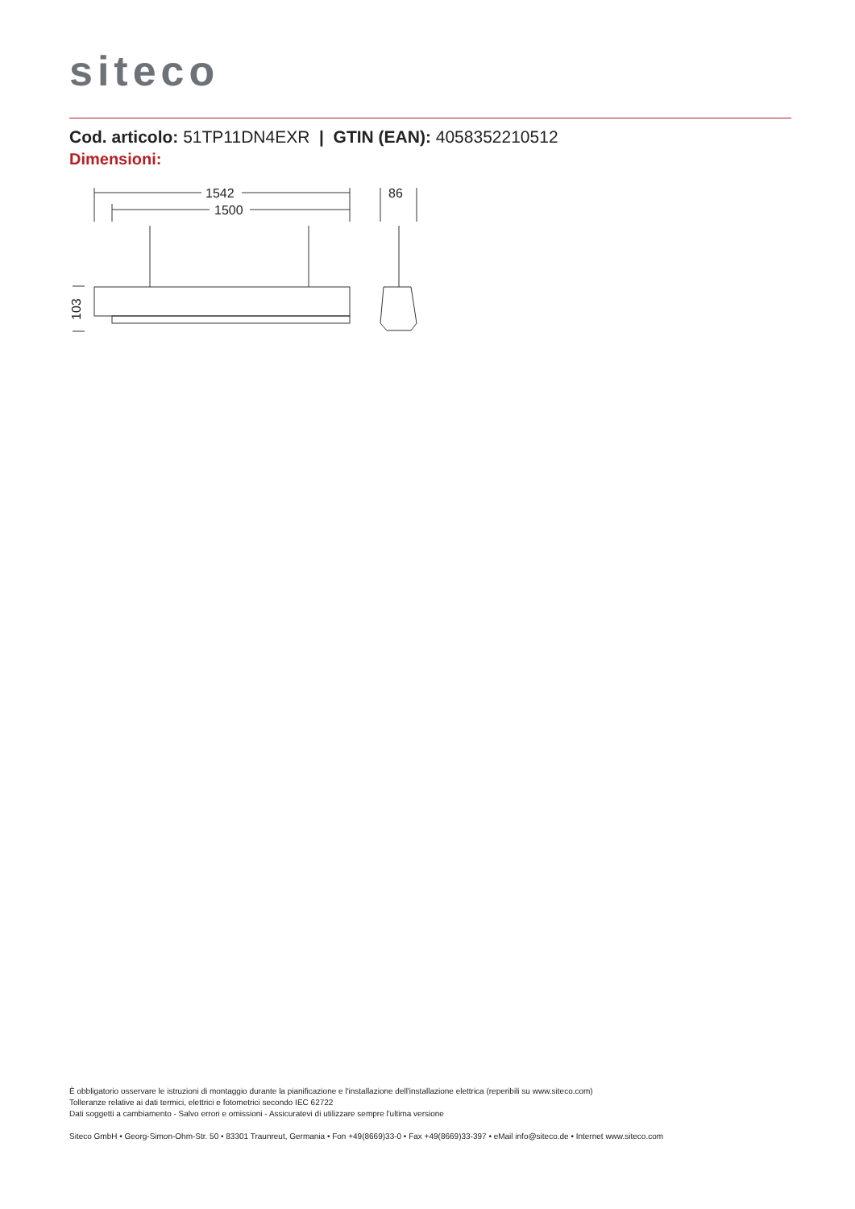siteco
Cod. articolo: 51TP11DN4EXR | GTIN (EAN): 4058352210512
Dimensioni:
1542
1500
86
103
È obbligatorio osservare le istruzioni di montaggio durante la pianificazione e l'installazione dell'installazione elettrica (reperibili su www.siteco.com)
Tolleranze relative ai dati termici, elettrici e fotometrici secondo IEC 62722
Dati soggetti a cambiamento - Salvo errori e omissioni - Assicuratevi di utilizzare sempre l'ultima versione
Siteco GmbH • Georg-Simon-Ohm-Str. 50 • 83301 Traunreut, Germania • Fon +49(8669)33-0 • Fax +49(8669)33-397 • eMail info@siteco.de • Internet www.siteco.com